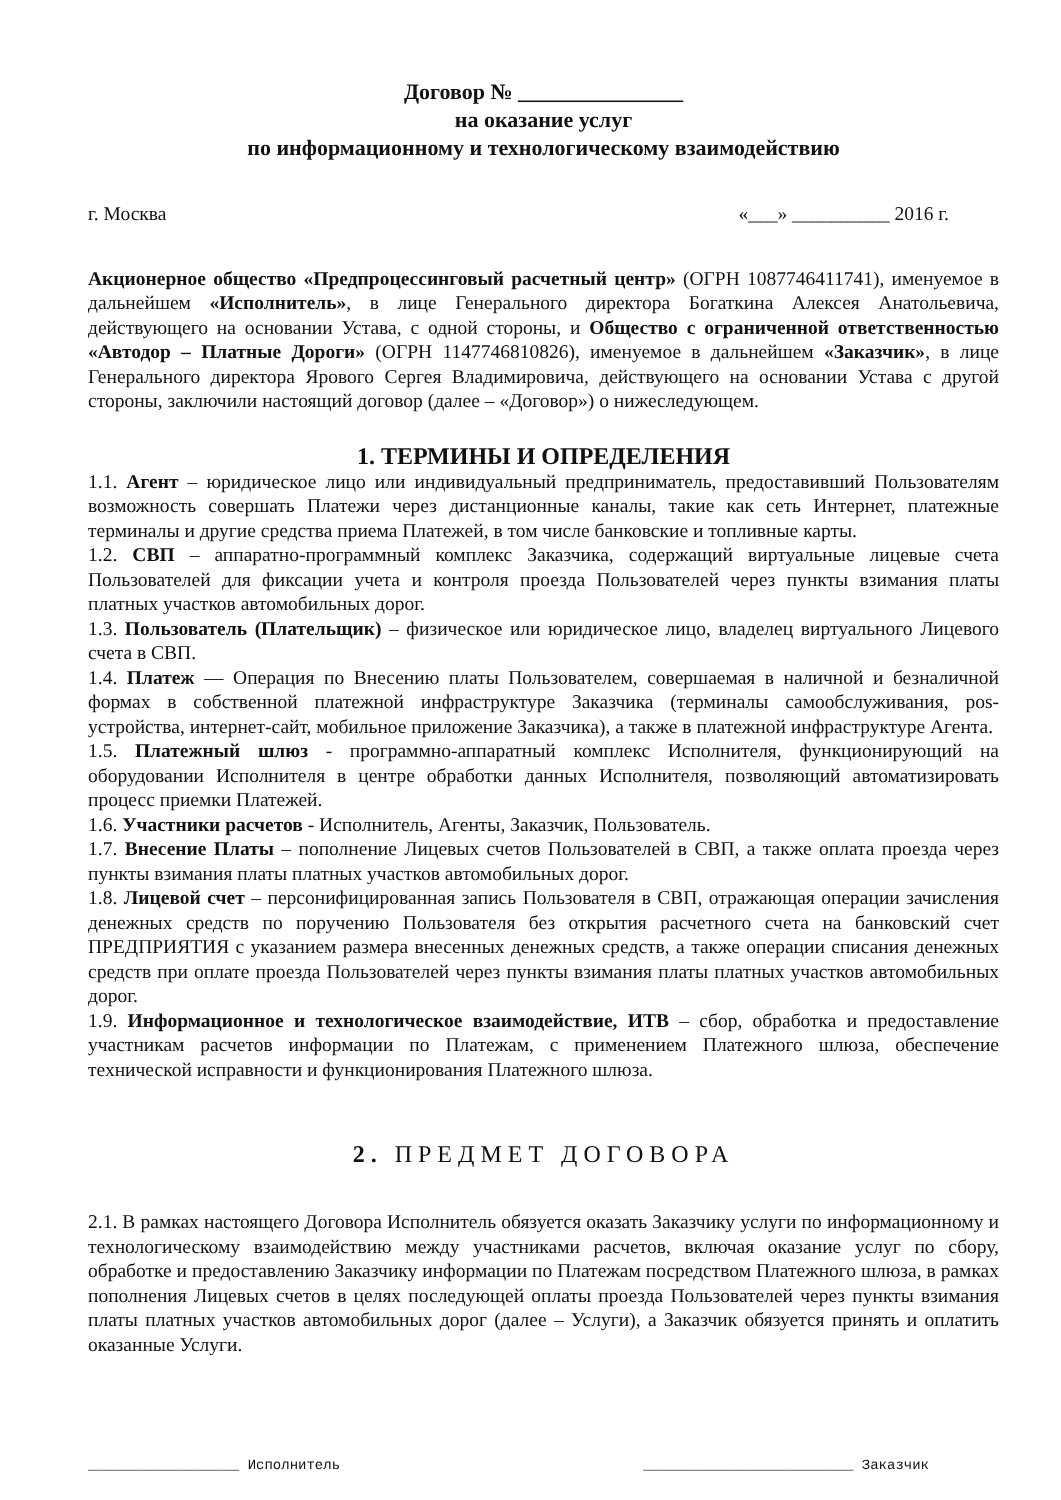Договор № _______________
на оказание услуг
по информационному и технологическому взаимодействию
г. Москва «___» __________ 2016 г.
Акционерное общество «Предпроцессинговый расчетный центр» (ОГРН 1087746411741), именуемое в дальнейшем «Исполнитель», в лице Генерального директора Богаткина Алексея Анатольевича, действующего на основании Устава, с одной стороны, и Общество с ограниченной ответственностью «Автодор – Платные Дороги» (ОГРН 1147746810826), именуемое в дальнейшем «Заказчик», в лице Генерального директора Ярового Сергея Владимировича, действующего на основании Устава с другой стороны, заключили настоящий договор (далее – «Договор») о нижеследующем.
1. ТЕРМИНЫ И ОПРЕДЕЛЕНИЯ
1.1. Агент – юридическое лицо или индивидуальный предприниматель, предоставивший Пользователям возможность совершать Платежи через дистанционные каналы, такие как сеть Интернет, платежные терминалы и другие средства приема Платежей, в том числе банковские и топливные карты.
1.2. СВП – аппаратно-программный комплекс Заказчика, содержащий виртуальные лицевые счета Пользователей для фиксации учета и контроля проезда Пользователей через пункты взимания платы платных участков автомобильных дорог.
1.3. Пользователь (Плательщик) – физическое или юридическое лицо, владелец виртуального Лицевого счета в СВП.
1.4. Платеж — Операция по Внесению платы Пользователем, совершаемая в наличной и безналичной формах в собственной платежной инфраструктуре Заказчика (терминалы самообслуживания, pos-устройства, интернет-сайт, мобильное приложение Заказчика), а также в платежной инфраструктуре Агента.
1.5. Платежный шлюз - программно-аппаратный комплекс Исполнителя, функционирующий на оборудовании Исполнителя в центре обработки данных Исполнителя, позволяющий автоматизировать процесс приемки Платежей.
1.6. Участники расчетов - Исполнитель, Агенты, Заказчик, Пользователь.
1.7. Внесение Платы – пополнение Лицевых счетов Пользователей в СВП, а также оплата проезда через пункты взимания платы платных участков автомобильных дорог.
1.8. Лицевой счет – персонифицированная запись Пользователя в СВП, отражающая операции зачисления денежных средств по поручению Пользователя без открытия расчетного счета на банковский счет ПРЕДПРИЯТИЯ с указанием размера внесенных денежных средств, а также операции списания денежных средств при оплате проезда Пользователей через пункты взимания платы платных участков автомобильных дорог.
1.9. Информационное и технологическое взаимодействие, ИТВ – сбор, обработка и предоставление участникам расчетов информации по Платежам, с применением Платежного шлюза, обеспечение технической исправности и функционирования Платежного шлюза.
2. ПРЕДМЕТ ДОГОВОРА
2.1. В рамках настоящего Договора Исполнитель обязуется оказать Заказчику услуги по информационному и технологическому взаимодействию между участниками расчетов, включая оказание услуг по сбору, обработке и предоставлению Заказчику информации по Платежам посредством Платежного шлюза, в рамках пополнения Лицевых счетов в целях последующей оплаты проезда Пользователей через пункты взимания платы платных участков автомобильных дорог (далее – Услуги), а Заказчик обязуется принять и оплатить оказанные Услуги.
__________________ Исполнитель _________________________ Заказчик